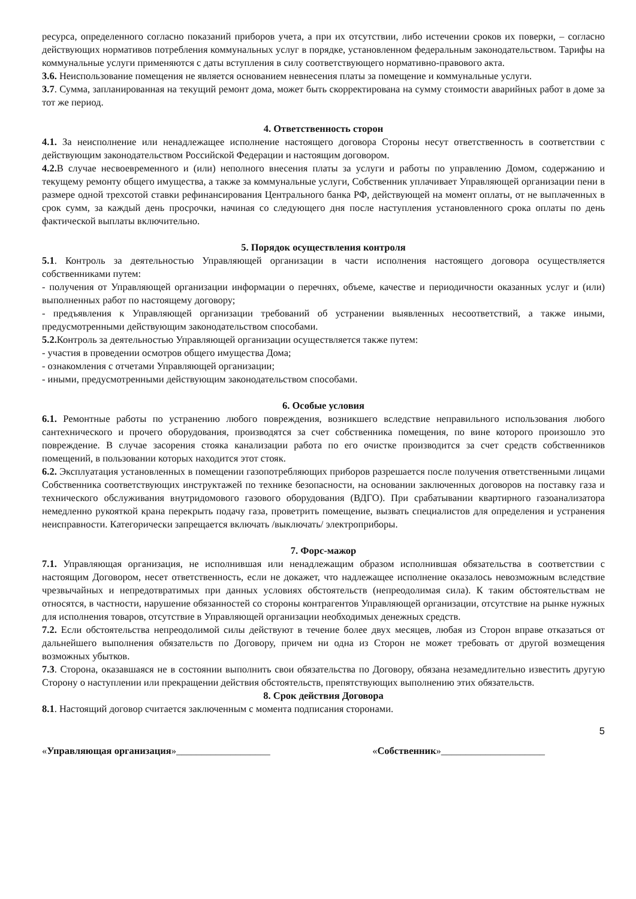ресурса, определенного согласно показаний приборов учета, а при их отсутствии, либо истечении сроков их поверки, – согласно действующих нормативов потребления коммунальных услуг в порядке, установленном федеральным законодательством. Тарифы на коммунальные услуги применяются с даты вступления в силу соответствующего нормативно-правового акта.
3.6. Неиспользование помещения не является основанием невнесения платы за помещение и коммунальные услуги.
3.7. Сумма, запланированная на текущий ремонт дома, может быть скорректирована на сумму стоимости аварийных работ в доме за тот же период.
4. Ответственность сторон
4.1. За неисполнение или ненадлежащее исполнение настоящего договора Стороны несут ответственность в соответствии с действующим законодательством Российской Федерации и настоящим договором.
4.2. В случае несвоевременного и (или) неполного внесения платы за услуги и работы по управлению Домом, содержанию и текущему ремонту общего имущества, а также за коммунальные услуги, Собственник уплачивает Управляющей организации пени в размере одной трехсотой ставки рефинансирования Центрального банка РФ, действующей на момент оплаты, от не выплаченных в срок сумм, за каждый день просрочки, начиная со следующего дня после наступления установленного срока оплаты по день фактической выплаты включительно.
5. Порядок осуществления контроля
5.1. Контроль за деятельностью Управляющей организации в части исполнения настоящего договора осуществляется собственниками путем:
- получения от Управляющей организации информации о перечнях, объеме, качестве и периодичности оказанных услуг и (или) выполненных работ по настоящему договору;
- предъявления к Управляющей организации требований об устранении выявленных несоответствий, а также иными, предусмотренными действующим законодательством способами.
5.2. Контроль за деятельностью Управляющей организации осуществляется также путем:
- участия в проведении осмотров общего имущества Дома;
- ознакомления с отчетами Управляющей организации;
- иными, предусмотренными действующим законодательством способами.
6. Особые условия
6.1. Ремонтные работы по устранению любого повреждения, возникшего вследствие неправильного использования любого сантехнического и прочего оборудования, производятся за счет собственника помещения, по вине которого произошло это повреждение. В случае засорения стояка канализации работа по его очистке производится за счет средств собственников помещений, в пользовании которых находится этот стояк.
6.2. Эксплуатация установленных в помещении газопотребляющих приборов разрешается после получения ответственными лицами Собственника соответствующих инструктажей по технике безопасности, на основании заключенных договоров на поставку газа и технического обслуживания внутридомового газового оборудования (ВДГО). При срабатывании квартирного газоанализатора немедленно рукояткой крана перекрыть подачу газа, проветрить помещение, вызвать специалистов для определения и устранения неисправности. Категорически запрещается включать /выключать/ электроприборы.
7. Форс-мажор
7.1. Управляющая организация, не исполнившая или ненадлежащим образом исполнившая обязательства в соответствии с настоящим Договором, несет ответственность, если не докажет, что надлежащее исполнение оказалось невозможным вследствие чрезвычайных и непредотвратимых при данных условиях обстоятельств (непреодолимая сила). К таким обстоятельствам не относятся, в частности, нарушение обязанностей со стороны контрагентов Управляющей организации, отсутствие на рынке нужных для исполнения товаров, отсутствие в Управляющей организации необходимых денежных средств.
7.2. Если обстоятельства непреодолимой силы действуют в течение более двух месяцев, любая из Сторон вправе отказаться от дальнейшего выполнения обязательств по Договору, причем ни одна из Сторон не может требовать от другой возмещения возможных убытков.
7.3. Сторона, оказавшаяся не в состоянии выполнить свои обязательства по Договору, обязана незамедлительно известить другую Сторону о наступлении или прекращении действия обстоятельств, препятствующих выполнению этих обязательств.
8. Срок действия Договора
8.1. Настоящий договор считается заключенным с момента подписания сторонами.
5
«Управляющая организация»___________________ «Собственник»_____________________